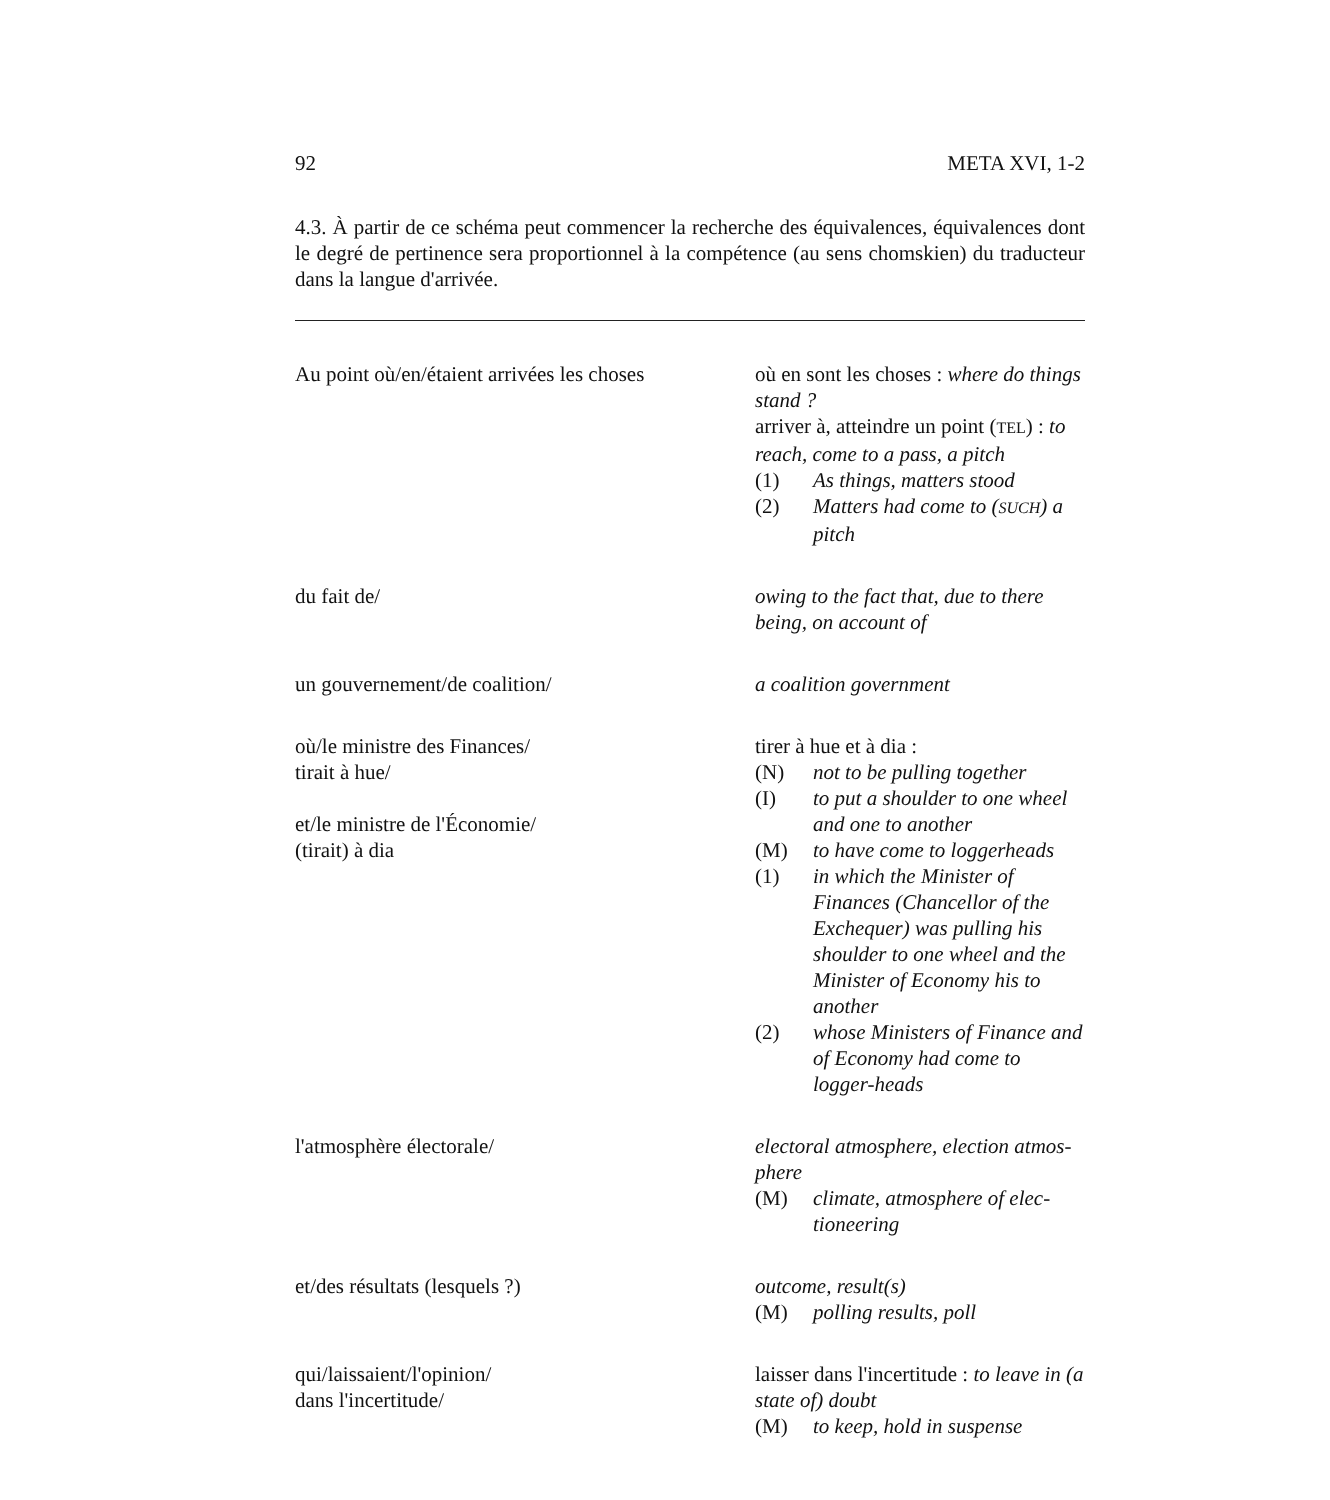92 META XVI, 1-2
4.3. À partir de ce schéma peut commencer la recherche des équivalences, équivalences dont le degré de pertinence sera proportionnel à la compétence (au sens chomskien) du traducteur dans la langue d'arrivée.
| Au point où/en/étaient arrivées les choses | où en sont les choses : where do things stand ? arriver à, atteindre un point ( TEL ) : to reach, come to a pass, a pitch (1) As things, matters stood (2) Matters had come to ( SUCH ) a pitch |
| du fait de/ | owing to the fact that, due to there being, on account of |
| un gouvernement/de coalition/ | a coalition government |
| où/le ministre des Finances/ tirait à hue/ et/le ministre de l'Économie/ (tirait) à dia | tirer à hue et à dia : (N) not to be pulling together (I) to put a shoulder to one wheel and one to another (M) to have come to loggerheads (1) in which the Minister of Finances (Chancellor of the Exchequer) was pulling his shoulder to one wheel and the Minister of Economy his to another (2) whose Ministers of Finance and of Economy had come to logger-heads |
| l'atmosphère électorale/ | electoral atmosphere, election atmos-phere (M) climate, atmosphere of elec-tioneering |
| et/des résultats (lesquels ?) | outcome, result(s) (M) polling results, poll |
| qui/laissaient/l'opinion/ dans l'incertitude/ | laisser dans l'incertitude : to leave in (a state of) doubt (M) to keep, hold in suspense |